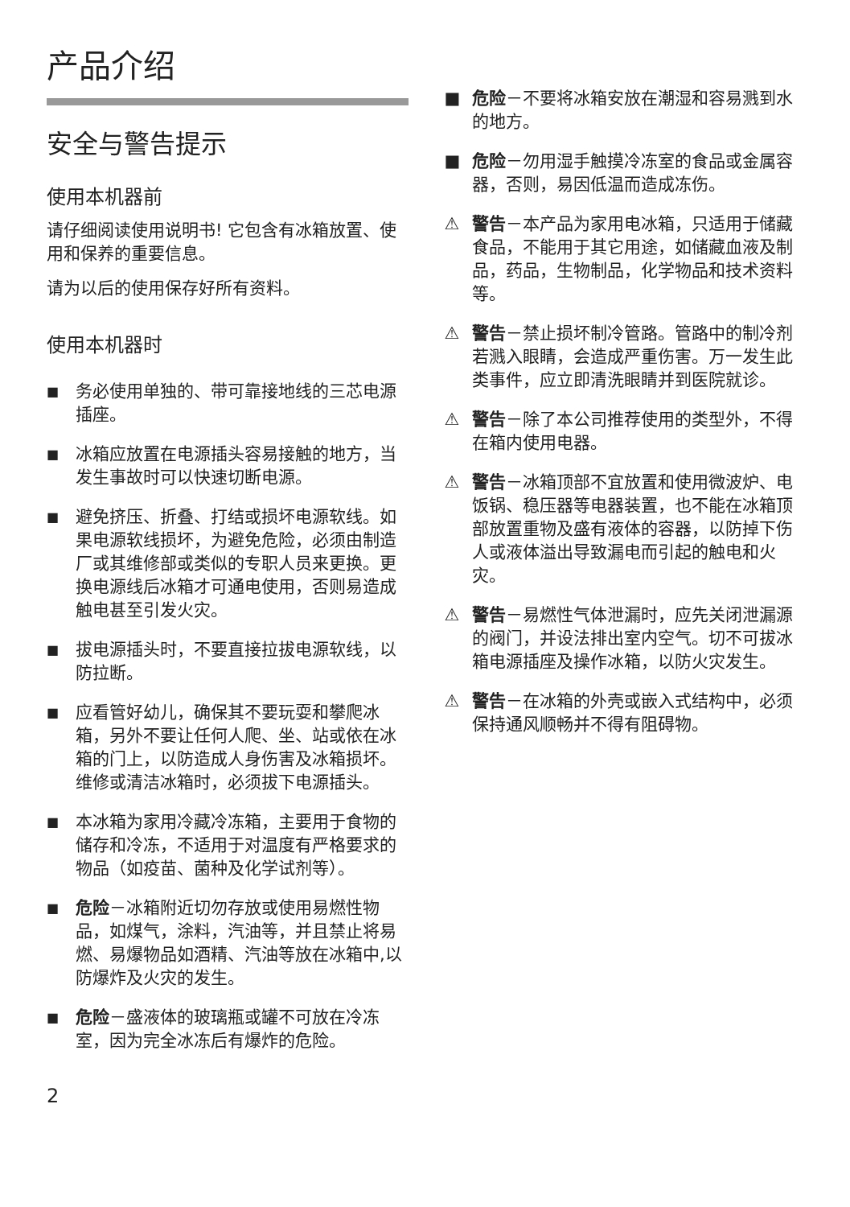产品介绍
安全与警告提示
使用本机器前
请仔细阅读使用说明书! 它包含有冰箱放置、使用和保养的重要信息。
请为以后的使用保存好所有资料。
使用本机器时
■ 务必使用单独的、带可靠接地线的三芯电源插座。
■ 冰箱应放置在电源插头容易接触的地方，当发生事故时可以快速切断电源。
■ 避免挤压、折叠、打结或损坏电源软线。如果电源软线损坏，为避免危险，必须由制造厂或其维修部或类似的专职人员来更换。更换电源线后冰箱才可通电使用，否则易造成触电甚至引发火灾。
■ 拔电源插头时，不要直接拉拔电源软线，以防拉断。
■ 应看管好幼儿，确保其不要玩耍和攀爬冰箱，另外不要让任何人爬、坐、站或依在冰箱的门上，以防造成人身伤害及冰箱损坏。维修或清洁冰箱时，必须拔下电源插头。
■ 本冰箱为家用冷藏冷冻箱，主要用于食物的储存和冷冻，不适用于对温度有严格要求的物品（如疫苗、菌种及化学试剂等）。
■ 危险－冰箱附近切勿存放或使用易燃性物品，如煤气，涂料，汽油等，并且禁止将易燃、易爆物品如酒精、汽油等放在冰箱中,以防爆炸及火灾的发生。
■ 危险－盛液体的玻璃瓶或罐不可放在冷冻室，因为完全冰冻后有爆炸的危险。
■ 危险－不要将冰箱安放在潮湿和容易溅到水的地方。
■ 危险－勿用湿手触摸冷冻室的食品或金属容器，否则，易因低温而造成冻伤。
⚠ 警告－本产品为家用电冰箱，只适用于储藏食品，不能用于其它用途，如储藏血液及制品，药品，生物制品，化学物品和技术资料等。
⚠ 警告－禁止损坏制冷管路。管路中的制冷剂若溅入眼睛，会造成严重伤害。万一发生此类事件，应立即清洗眼睛并到医院就诊。
⚠ 警告－除了本公司推荐使用的类型外，不得在箱内使用电器。
⚠ 警告－冰箱顶部不宜放置和使用微波炉、电饭锅、稳压器等电器装置，也不能在冰箱顶部放置重物及盛有液体的容器，以防掉下伤人或液体溢出导致漏电而引起的触电和火灾。
⚠ 警告－易燃性气体泄漏时，应先关闭泄漏源的阀门，并设法排出室内空气。切不可拔冰箱电源插座及操作冰箱，以防火灾发生。
⚠ 警告－在冰箱的外壳或嵌入式结构中，必须保持通风顺畅并不得有阻碍物。
2